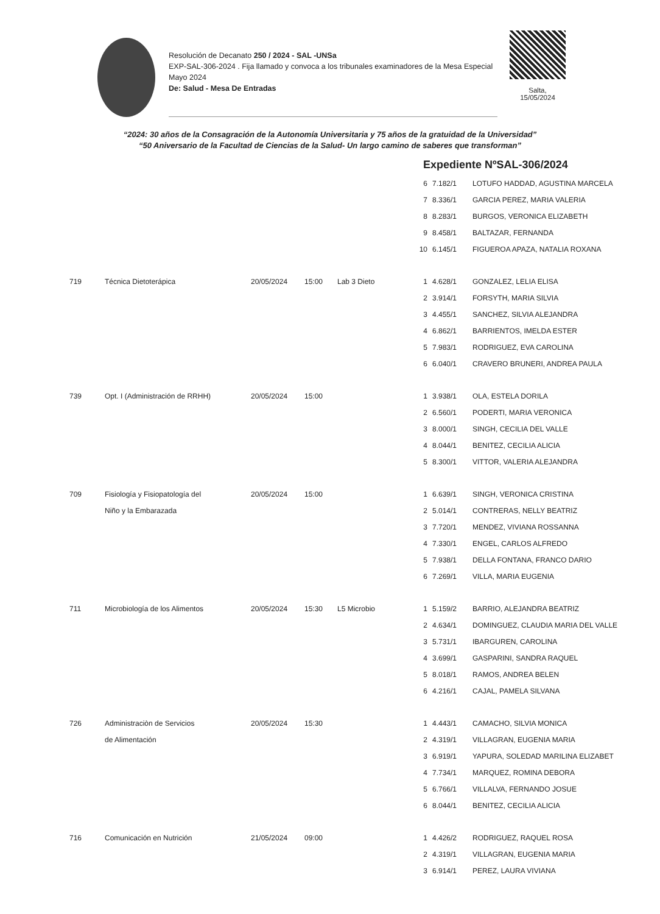Resolución de Decanato 250 / 2024 - SAL -UNSa
EXP-SAL-306-2024 . Fija llamado y convoca a los tribunales examinadores de la Mesa Especial Mayo 2024
De: Salud - Mesa De Entradas
Salta,
15/05/2024
“2024: 30 años de la Consagración de la Autonomía Universitaria y 75 años de la gratuidad de la Universidad”
“50 Aniversario de la Facultad de Ciencias de la Salud- Un largo camino de saberes que transforman”
Expediente NºSAL-306/2024
| | | | | | 6 | 7.182/1 | LOTUFO HADDAD, AGUSTINA MARCELA |
| | | | | | 7 | 8.336/1 | GARCIA PEREZ, MARIA VALERIA |
| | | | | | 8 | 8.283/1 | BURGOS, VERONICA ELIZABETH |
| | | | | | 9 | 8.458/1 | BALTAZAR, FERNANDA |
| | | | | | 10 | 6.145/1 | FIGUEROA APAZA, NATALIA ROXANA |
| 719 | Técnica Dietoterápica | 20/05/2024 | 15:00 | Lab 3 Dieto | 1 | 4.628/1 | GONZALEZ, LELIA ELISA |
| | | | | | 2 | 3.914/1 | FORSYTH, MARIA SILVIA |
| | | | | | 3 | 4.455/1 | SANCHEZ, SILVIA ALEJANDRA |
| | | | | | 4 | 6.862/1 | BARRIENTOS, IMELDA ESTER |
| | | | | | 5 | 7.983/1 | RODRIGUEZ, EVA CAROLINA |
| | | | | | 6 | 6.040/1 | CRAVERO BRUNERI, ANDREA PAULA |
| 739 | Opt. I (Administración de RRHH) | 20/05/2024 | 15:00 | | 1 | 3.938/1 | OLA, ESTELA DORILA |
| | | | | | 2 | 6.560/1 | PODERTI, MARIA VERONICA |
| | | | | | 3 | 8.000/1 | SINGH, CECILIA DEL VALLE |
| | | | | | 4 | 8.044/1 | BENITEZ, CECILIA ALICIA |
| | | | | | 5 | 8.300/1 | VITTOR, VALERIA ALEJANDRA |
| 709 | Fisiología y Fisiopatología del | 20/05/2024 | 15:00 | | 1 | 6.639/1 | SINGH, VERONICA CRISTINA |
| | Niño y la Embarazada | | | | 2 | 5.014/1 | CONTRERAS, NELLY BEATRIZ |
| | | | | | 3 | 7.720/1 | MENDEZ, VIVIANA ROSSANNA |
| | | | | | 4 | 7.330/1 | ENGEL, CARLOS ALFREDO |
| | | | | | 5 | 7.938/1 | DELLA FONTANA, FRANCO DARIO |
| | | | | | 6 | 7.269/1 | VILLA, MARIA EUGENIA |
| 711 | Microbiología de los Alimentos | 20/05/2024 | 15:30 | L5 Microbio | 1 | 5.159/2 | BARRIO, ALEJANDRA BEATRIZ |
| | | | | | 2 | 4.634/1 | DOMINGUEZ, CLAUDIA MARIA DEL VALLE |
| | | | | | 3 | 5.731/1 | IBARGUREN, CAROLINA |
| | | | | | 4 | 3.699/1 | GASPARINI, SANDRA RAQUEL |
| | | | | | 5 | 8.018/1 | RAMOS, ANDREA BELEN |
| | | | | | 6 | 4.216/1 | CAJAL, PAMELA SILVANA |
| 726 | Administraciòn de Servicios | 20/05/2024 | 15:30 | | 1 | 4.443/1 | CAMACHO, SILVIA MONICA |
| | de Alimentación | | | | 2 | 4.319/1 | VILLAGRAN, EUGENIA MARIA |
| | | | | | 3 | 6.919/1 | YAPURA, SOLEDAD MARILINA ELIZABET |
| | | | | | 4 | 7.734/1 | MARQUEZ, ROMINA DEBORA |
| | | | | | 5 | 6.766/1 | VILLALVA, FERNANDO JOSUE |
| | | | | | 6 | 8.044/1 | BENITEZ, CECILIA ALICIA |
| 716 | Comunicación en Nutrición | 21/05/2024 | 09:00 | | 1 | 4.426/2 | RODRIGUEZ, RAQUEL ROSA |
| | | | | | 2 | 4.319/1 | VILLAGRAN, EUGENIA MARIA |
| | | | | | 3 | 6.914/1 | PEREZ, LAURA VIVIANA |